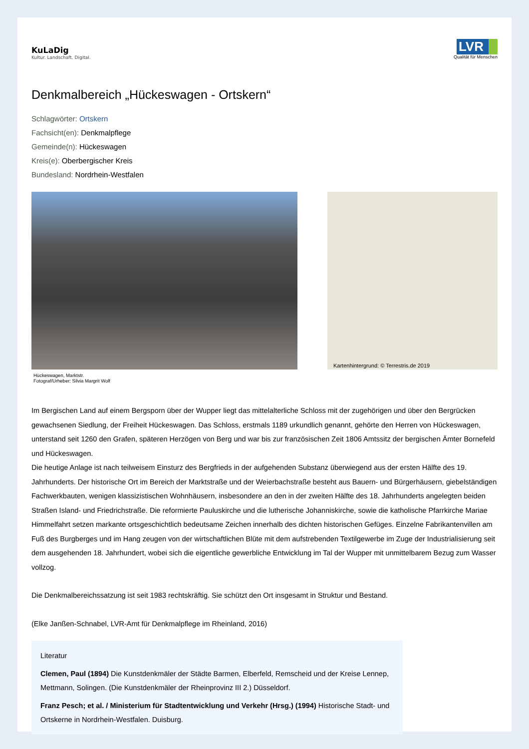KuLaDig
Kultur. Landschaft. Digital.
LVR
Qualität für Menschen
Denkmalbereich „Hückeswagen - Ortskern“
Schlagwörter: Ortskern
Fachsicht(en): Denkmalpflege
Gemeinde(n): Hückeswagen
Kreis(e): Oberbergischer Kreis
Bundesland: Nordrhein-Westfalen
Kartenhintergrund: © Terrestris.de 2019
Hückeswagen, Marktstr.
Fotograf/Urheber: Silvia Margrit Wolf
Im Bergischen Land auf einem Bergsporn über der Wupper liegt das mittelalterliche Schloss mit der zugehörigen und über den Bergrücken gewachsenen Siedlung, der Freiheit Hückeswagen. Das Schloss, erstmals 1189 urkundlich genannt, gehörte den Herren von Hückeswagen, unterstand seit 1260 den Grafen, späteren Herzögen von Berg und war bis zur französischen Zeit 1806 Amtssitz der bergischen Ämter Bornefeld und Hückeswagen.
Die heutige Anlage ist nach teilweisem Einsturz des Bergfrieds in der aufgehenden Substanz überwiegend aus der ersten Hälfte des 19. Jahrhunderts. Der historische Ort im Bereich der Marktstraße und der Weierbachstraße besteht aus Bauern- und Bürgerhäusern, giebelständigen Fachwerkbauten, wenigen klassizistischen Wohnhäusern, insbesondere an den in der zweiten Hälfte des 18. Jahrhunderts angelegten beiden Straßen Island- und Friedrichstraße. Die reformierte Pauluskirche und die lutherische Johanniskirche, sowie die katholische Pfarrkirche Mariae Himmelfahrt setzen markante ortsgeschichtlich bedeutsame Zeichen innerhalb des dichten historischen Gefüges. Einzelne Fabrikantenvillen am Fuß des Burgberges und im Hang zeugen von der wirtschaftlichen Blüte mit dem aufstrebenden Textilgewerbe im Zuge der Industrialisierung seit dem ausgehenden 18. Jahrhundert, wobei sich die eigentliche gewerbliche Entwicklung im Tal der Wupper mit unmittelbarem Bezug zum Wasser vollzog.
Die Denkmalbereichssatzung ist seit 1983 rechtskräftig. Sie schützt den Ort insgesamt in Struktur und Bestand.
(Elke Janßen-Schnabel, LVR-Amt für Denkmalpflege im Rheinland, 2016)
Literatur
Clemen, Paul (1894) Die Kunstdenkmäler der Städte Barmen, Elberfeld, Remscheid und der Kreise Lennep, Mettmann, Solingen. (Die Kunstdenkmäler der Rheinprovinz III 2.) Düsseldorf.
Franz Pesch; et al. / Ministerium für Stadtentwicklung und Verkehr (Hrsg.) (1994) Historische Stadt- und Ortskerne in Nordrhein-Westfalen. Duisburg.